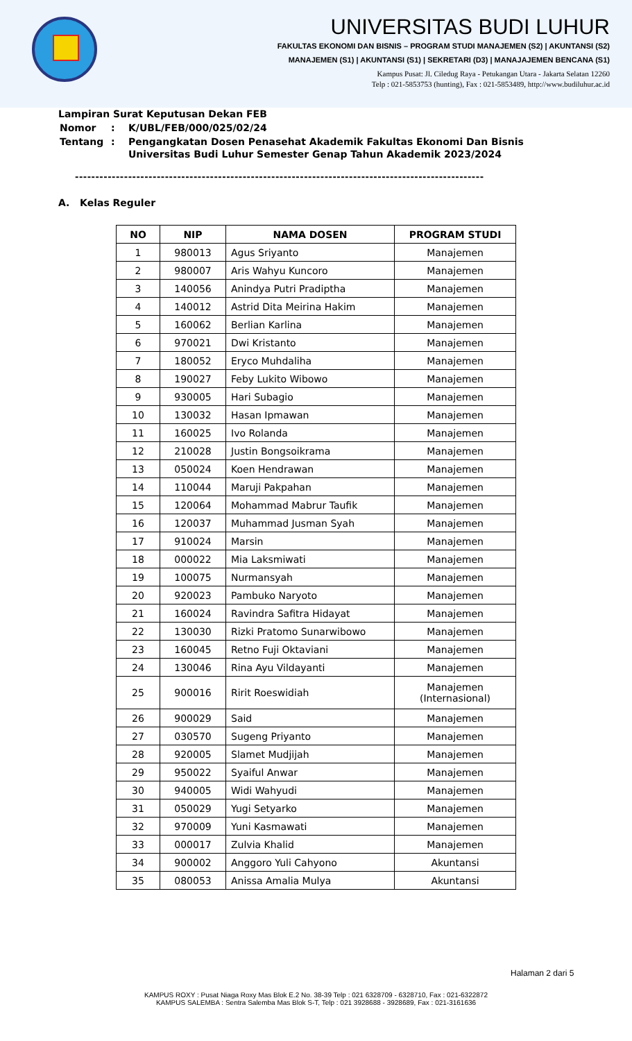UNIVERSITAS BUDI LUHUR
FAKULTAS EKONOMI DAN BISNIS – PROGRAM STUDI MANAJEMEN (S2) | AKUNTANSI (S2)
MANAJEMEN (S1) | AKUNTANSI (S1) | SEKRETARI (D3) | MANAJAJEMEN BENCANA (S1)
Kampus Pusat: Jl. Ciledug Raya - Petukangan Utara - Jakarta Selatan 12260
Telp : 021-5853753 (hunting), Fax : 021-5853489, http://www.budiluhur.ac.id
Lampiran Surat Keputusan Dekan FEB
| Nomor | : | K/UBL/FEB/000/025/02/24 |
| Tentang | : | Pengangkatan Dosen Penasehat Akademik Fakultas Ekonomi Dan Bisnis Universitas Budi Luhur Semester Genap Tahun Akademik 2023/2024 |
----------------------------------------------------------------------------------------------------
A. Kelas Reguler
| NO | NIP | NAMA DOSEN | PROGRAM STUDI |
| --- | --- | --- | --- |
| 1 | 980013 | Agus Sriyanto | Manajemen |
| 2 | 980007 | Aris Wahyu Kuncoro | Manajemen |
| 3 | 140056 | Anindya Putri Pradiptha | Manajemen |
| 4 | 140012 | Astrid Dita Meirina Hakim | Manajemen |
| 5 | 160062 | Berlian Karlina | Manajemen |
| 6 | 970021 | Dwi Kristanto | Manajemen |
| 7 | 180052 | Eryco Muhdaliha | Manajemen |
| 8 | 190027 | Feby Lukito Wibowo | Manajemen |
| 9 | 930005 | Hari Subagio | Manajemen |
| 10 | 130032 | Hasan Ipmawan | Manajemen |
| 11 | 160025 | Ivo Rolanda | Manajemen |
| 12 | 210028 | Justin Bongsoikrama | Manajemen |
| 13 | 050024 | Koen Hendrawan | Manajemen |
| 14 | 110044 | Maruji Pakpahan | Manajemen |
| 15 | 120064 | Mohammad Mabrur Taufik | Manajemen |
| 16 | 120037 | Muhammad Jusman Syah | Manajemen |
| 17 | 910024 | Marsin | Manajemen |
| 18 | 000022 | Mia Laksmiwati | Manajemen |
| 19 | 100075 | Nurmansyah | Manajemen |
| 20 | 920023 | Pambuko Naryoto | Manajemen |
| 21 | 160024 | Ravindra Safitra Hidayat | Manajemen |
| 22 | 130030 | Rizki Pratomo Sunarwibowo | Manajemen |
| 23 | 160045 | Retno Fuji Oktaviani | Manajemen |
| 24 | 130046 | Rina Ayu Vildayanti | Manajemen |
| 25 | 900016 | Ririt Roeswidiah | Manajemen (Internasional) |
| 26 | 900029 | Said | Manajemen |
| 27 | 030570 | Sugeng Priyanto | Manajemen |
| 28 | 920005 | Slamet Mudjijah | Manajemen |
| 29 | 950022 | Syaiful Anwar | Manajemen |
| 30 | 940005 | Widi Wahyudi | Manajemen |
| 31 | 050029 | Yugi Setyarko | Manajemen |
| 32 | 970009 | Yuni Kasmawati | Manajemen |
| 33 | 000017 | Zulvia Khalid | Manajemen |
| 34 | 900002 | Anggoro Yuli Cahyono | Akuntansi |
| 35 | 080053 | Anissa Amalia Mulya | Akuntansi |
Halaman 2 dari 5
KAMPUS ROXY : Pusat Niaga Roxy Mas Blok E.2 No. 38-39 Telp : 021 6328709 - 6328710, Fax : 021-6322872
KAMPUS SALEMBA : Sentra Salemba Mas Blok S-T, Telp : 021 3928688 - 3928689, Fax : 021-3161636